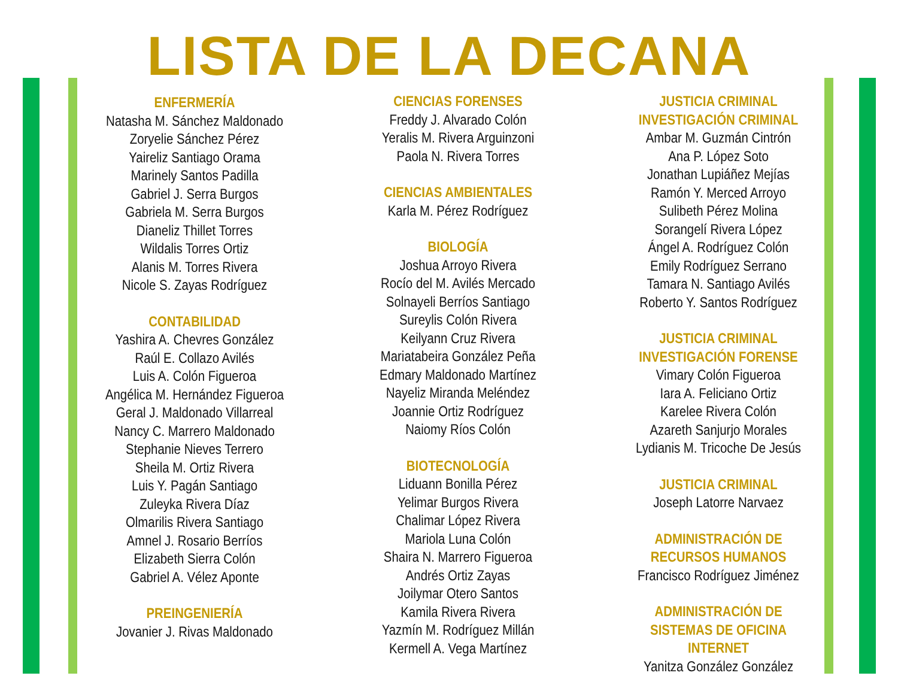LISTA DE LA DECANA
ENFERMERÍA
Natasha M. Sánchez Maldonado
Zoryelie Sánchez Pérez
Yaireliz Santiago Orama
Marinely Santos Padilla
Gabriel J. Serra Burgos
Gabriela M. Serra Burgos
Dianeliz Thillet Torres
Wildalis Torres Ortiz
Alanis M. Torres Rivera
Nicole S. Zayas Rodríguez
CONTABILIDAD
Yashira A. Chevres González
Raúl E. Collazo Avilés
Luis A. Colón Figueroa
Angélica M. Hernández Figueroa
Geral J. Maldonado Villarreal
Nancy C. Marrero Maldonado
Stephanie Nieves Terrero
Sheila M. Ortiz Rivera
Luis Y. Pagán Santiago
Zuleyka Rivera Díaz
Olmarilis Rivera Santiago
Amnel J. Rosario Berríos
Elizabeth Sierra Colón
Gabriel A. Vélez Aponte
PREINGENIERÍA
Jovanier J. Rivas Maldonado
CIENCIAS FORENSES
Freddy J. Alvarado Colón
Yeralis M. Rivera Arguinzoni
Paola N. Rivera Torres
CIENCIAS AMBIENTALES
Karla M. Pérez Rodríguez
BIOLOGÍA
Joshua Arroyo Rivera
Rocío del M. Avilés Mercado
Solnayeli Berríos Santiago
Sureylis Colón Rivera
Keilyann Cruz Rivera
Mariatabeira González Peña
Edmary Maldonado Martínez
Nayeliz Miranda Meléndez
Joannie Ortiz Rodríguez
Naiomy Ríos Colón
BIOTECNOLOGÍA
Liduann Bonilla Pérez
Yelimar Burgos Rivera
Chalimar López Rivera
Mariola Luna Colón
Shaira N. Marrero Figueroa
Andrés Ortiz Zayas
Joilymar Otero Santos
Kamila Rivera Rivera
Yazmín M. Rodríguez Millán
Kermell A. Vega Martínez
JUSTICIA CRIMINAL
INVESTIGACIÓN CRIMINAL
Ambar M. Guzmán Cintrón
Ana P. López Soto
Jonathan Lupiáñez Mejías
Ramón Y. Merced Arroyo
Sulibeth Pérez Molina
Sorangelí Rivera López
Ángel A. Rodríguez Colón
Emily Rodríguez Serrano
Tamara N. Santiago Avilés
Roberto Y. Santos Rodríguez
JUSTICIA CRIMINAL
INVESTIGACIÓN FORENSE
Vimary Colón Figueroa
Iara A. Feliciano Ortiz
Karelee Rivera Colón
Azareth Sanjurjo Morales
Lydianis M. Tricoche De Jesús
JUSTICIA CRIMINAL
Joseph Latorre Narvaez
ADMINISTRACIÓN DE
RECURSOS HUMANOS
Francisco Rodríguez Jiménez
ADMINISTRACIÓN DE
SISTEMAS DE OFICINA INTERNET
Yanitza González González